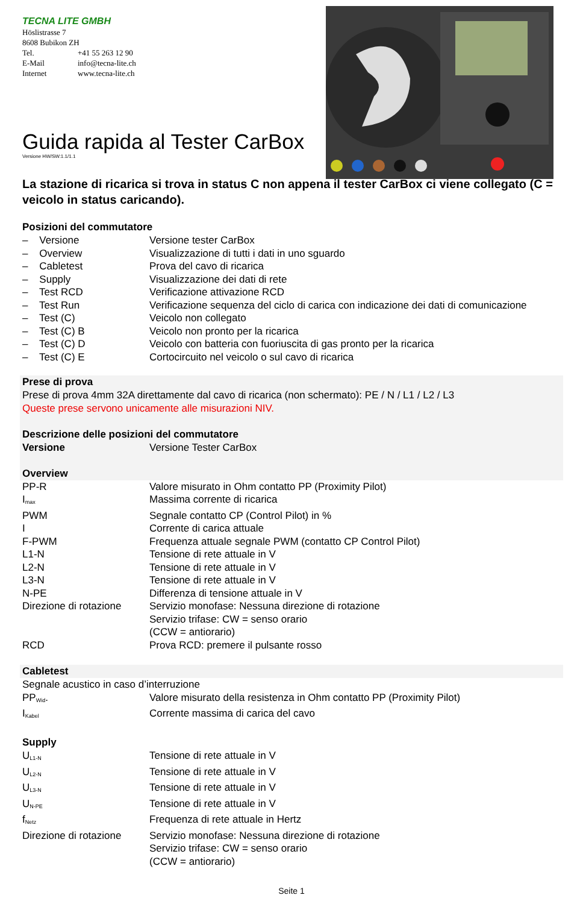TECNA LITE GMBH
Höslistrasse 7
8608 Bubikon ZH
| Tel. | +41 55 263 12 90 |
| E-Mail | info@tecna-lite.ch |
| Internet | www.tecna-lite.ch |
Guida rapida al Tester CarBox
Versione HW/SW:1.1/1.1
La stazione di ricarica si trova in status C non appena il tester CarBox ci viene collegato (C = veicolo in status caricando).
Posizioni del commutatore
| – Versione | Versione tester CarBox |
| – Overview | Visualizzazione di tutti i dati in uno sguardo |
| – Cabletest | Prova del cavo di ricarica |
| – Supply | Visualizzazione dei dati di rete |
| – Test RCD | Verificazione attivazione RCD |
| – Test Run | Verificazione sequenza del ciclo di carica con indicazione dei dati di comunicazione |
| – Test (C) | Veicolo non collegato |
| – Test (C) B | Veicolo non pronto per la ricarica |
| – Test (C) D | Veicolo con batteria con fuoriuscita di gas pronto per la ricarica |
| – Test (C) E | Cortocircuito nel veicolo o sul cavo di ricarica |
Prese di prova
Prese di prova 4mm 32A direttamente dal cavo di ricarica (non schermato): PE / N / L1 / L2 / L3
Queste prese servono unicamente alle misurazioni NIV.
Descrizione delle posizioni del commutatore
| Versione | Versione Tester CarBox |
Overview
| PP-R | Valore misurato in Ohm contatto PP (Proximity Pilot) |
| I<sub>max</sub> | Massima corrente di ricarica |
| PWM | Segnale contatto CP (Control Pilot) in % |
| I | Corrente di carica attuale |
| F-PWM | Frequenza attuale segnale PWM (contatto CP Control Pilot) |
| L1-N | Tensione di rete attuale in V |
| L2-N | Tensione di rete attuale in V |
| L3-N | Tensione di rete attuale in V |
| N-PE | Differenza di tensione attuale in V |
| Direzione di rotazione | Servizio monofase: Nessuna direzione di rotazione Servizio trifase: CW = senso orario (CCW = antiorario) |
| RCD | Prova RCD: premere il pulsante rosso |
Cabletest
Segnale acustico in caso d’interruzione
| PP<sub>Wid</sub>. | Valore misurato della resistenza in Ohm contatto PP (Proximity Pilot) |
| I<sub>Kabel</sub> | Corrente massima di carica del cavo |
Supply
| U<sub>L1-N</sub> | Tensione di rete attuale in V |
| U<sub>L2-N</sub> | Tensione di rete attuale in V |
| U<sub>L3-N</sub> | Tensione di rete attuale in V |
| U<sub>N-PE</sub> | Tensione di rete attuale in V |
| f<sub>Netz</sub> | Frequenza di rete attuale in Hertz |
| Direzione di rotazione | Servizio monofase: Nessuna direzione di rotazione Servizio trifase: CW = senso orario (CCW = antiorario) |
Seite 1